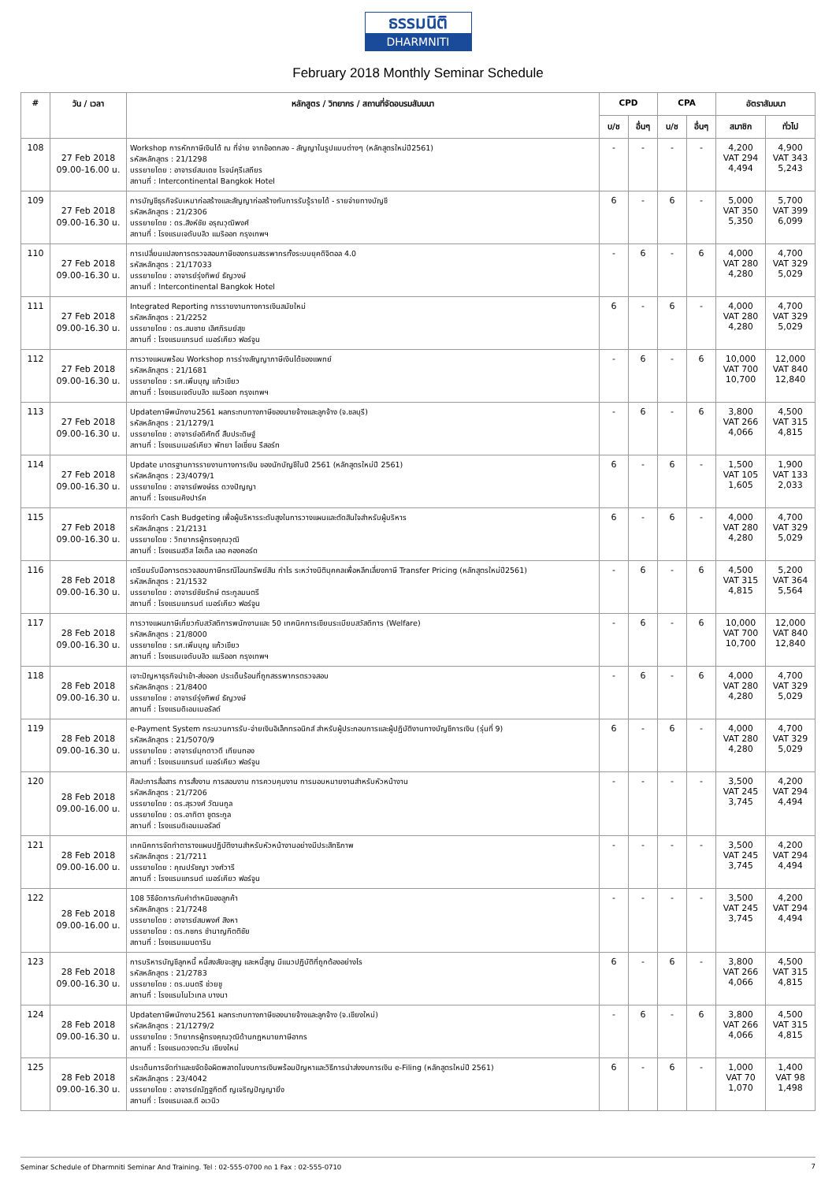ธรรมนิติ
DHARMNITI
February 2018 Monthly Seminar Schedule
| # | วัน / เวลา | หลักสูตร / วิทยากร / สถานที่จัดอบรมสัมมนา | CPD | | CPA | | อัตราสัมมนา | |
| --- | --- | --- | --- | --- | --- | --- | --- | --- |
| | | | บ/ช | อื่นๆ | บ/ช | อื่นๆ | สมาชิก | ทั่วไป |
| 108 | 27 Feb 2018 09.00-16.00 น. | Workshop การหักภาษีเงินได้ ณ ที่จ่าย จากข้อตกลง - สัญญาในรูปแบบต่างๆ (หลักสูตรใหม่ปี2561) รหัสหลักสูตร : 21/1298 บรรยายโดย : อาจารย์สมเดช โรจน์คุรีเสถียร สถานที่ : Intercontinental Bangkok Hotel | - | - | - | - | 4,200 VAT 294 4,494 | 4,900 VAT 343 5,243 |
| 109 | 27 Feb 2018 09.00-16.30 น. | การบัญชีธุรกิจรับเหมาก่อสร้างและสัญญาก่อสร้างกับการรับรู้รายได้ - รายจ่ายทางบัญชี รหัสหลักสูตร : 21/2306 บรรยายโดย : ดร.สิงห์ชัย อรุณวุฒิพงศ์ สถานที่ : โรงแรมเจดับบลิว แมริออท กรุงเทพฯ | 6 | - | 6 | - | 5,000 VAT 350 5,350 | 5,700 VAT 399 6,099 |
| 110 | 27 Feb 2018 09.00-16.30 น. | การเปลี่ยนแปลงการตรวจสอบภาษีของกรมสรรพากรทั้งระบบยุคดิจิตอล 4.0 รหัสหลักสูตร : 21/17033 บรรยายโดย : อาจารย์รุ่งทิพย์ ธัญวงษ์ สถานที่ : Intercontinental Bangkok Hotel | - | 6 | - | 6 | 4,000 VAT 280 4,280 | 4,700 VAT 329 5,029 |
| 111 | 27 Feb 2018 09.00-16.30 น. | Integrated Reporting การรายงานทางการเงินสมัยใหม่ รหัสหลักสูตร : 21/2252 บรรยายโดย : ดร.สมชาย เลิศภิรมย์สุข สถานที่ : โรงแรมแกรนด์ เมอร์เคียว ฟอร์จูน | 6 | - | 6 | - | 4,000 VAT 280 4,280 | 4,700 VAT 329 5,029 |
| 112 | 27 Feb 2018 09.00-16.30 น. | การวางแผนพร้อม Workshop การร่างสัญญาภาษีเงินได้ของแพทย์ รหัสหลักสูตร : 21/1681 บรรยายโดย : รศ.เพิ่มบุญ แก้วเขียว สถานที่ : โรงแรมเจดับบลิว แมริออท กรุงเทพฯ | - | 6 | - | 6 | 10,000 VAT 700 10,700 | 12,000 VAT 840 12,840 |
| 113 | 27 Feb 2018 09.00-16.30 น. | Updateภาษีพนักงาน2561 ผลกระทบทางภาษีของนายจ้างและลูกจ้าง (จ.ชลบุรี) รหัสหลักสูตร : 21/1279/1 บรรยายโดย : อาจารย์อดิศักดิ์ สืบประดิษฐ์ สถานที่ : โรงแรมเมอร์เคียว พัทยา โอเชี่ยน รีสอร์ท | - | 6 | - | 6 | 3,800 VAT 266 4,066 | 4,500 VAT 315 4,815 |
| 114 | 27 Feb 2018 09.00-16.30 น. | Update มาตรฐานการรายงานทางการเงิน ของนักบัญชีในปี 2561 (หลักสูตรใหม่ปี 2561) รหัสหลักสูตร : 23/4079/1 บรรยายโดย : อาจารย์พงษ์ธร ดวงปัญญา สถานที่ : โรงแรมคิงปาร์ค | 6 | - | 6 | - | 1,500 VAT 105 1,605 | 1,900 VAT 133 2,033 |
| 115 | 27 Feb 2018 09.00-16.30 น. | การจัดทำ Cash Budgeting เพื่อผู้บริหารระดับสูงในการวางแผนและตัดสินใจสำหรับผู้บริหาร รหัสหลักสูตร : 21/2131 บรรยายโดย : วิทยากรผู้ทรงคุณวุฒิ สถานที่ : โรงแรมสวิส โฮเต็ล เลอ คองคอร์ด | 6 | - | 6 | - | 4,000 VAT 280 4,280 | 4,700 VAT 329 5,029 |
| 116 | 28 Feb 2018 09.00-16.30 น. | เตรียมรับมือการตรวจสอบภาษีกรณีโอนทรัพย์สิน กำไร ระหว่างนิติบุคคลเพื่อหลีกเลี่ยงภาษี Transfer Pricing (หลักสูตรใหม่ปี2561) รหัสหลักสูตร : 21/1532 บรรยายโดย : อาจารย์ชัยรักษ์ ตระกูลมนตรี สถานที่ : โรงแรมแกรนด์ เมอร์เคียว ฟอร์จูน | - | 6 | - | 6 | 4,500 VAT 315 4,815 | 5,200 VAT 364 5,564 |
| 117 | 28 Feb 2018 09.00-16.30 น. | การวางแผนภาษีเกี่ยวกับสวัสดิการพนักงานและ 50 เทคนิคการเขียนระเบียบสวัสดิการ (Welfare) รหัสหลักสูตร : 21/8000 บรรยายโดย : รศ.เพิ่มบุญ แก้วเขียว สถานที่ : โรงแรมเจดับบลิว แมริออท กรุงเทพฯ | - | 6 | - | 6 | 10,000 VAT 700 10,700 | 12,000 VAT 840 12,840 |
| 118 | 28 Feb 2018 09.00-16.30 น. | เจาะปัญหาธุรกิจนำเข้า-ส่งออก ประเด็นร้อนที่ถูกสรรพากรตรวจสอบ รหัสหลักสูตร : 21/8400 บรรยายโดย : อาจารย์รุ่งทิพย์ ธัญวงษ์ สถานที่ : โรงแรมดิเอมเมอรัลด์ | - | 6 | - | 6 | 4,000 VAT 280 4,280 | 4,700 VAT 329 5,029 |
| 119 | 28 Feb 2018 09.00-16.30 น. | e-Payment System กระบวนการรับ-จ่ายเงินอิเล็กทรอนิกส์ สำหรับผู้ประกอบการและผู้ปฏิบัติงานทางบัญชีการเงิน (รุ่นที่ 9) รหัสหลักสูตร : 21/5070/9 บรรยายโดย : อาจารย์มุกดาวดี เทียนทอง สถานที่ : โรงแรมแกรนด์ เมอร์เคียว ฟอร์จูน | 6 | - | 6 | - | 4,000 VAT 280 4,280 | 4,700 VAT 329 5,029 |
| 120 | 28 Feb 2018 09.00-16.00 น. | ศิลปะการสื่อสาร การสั่งงาน การสอนงาน การควบคุมงาน การมอบหมายงานสำหรับหัวหน้างาน รหัสหลักสูตร : 21/7206 บรรยายโดย : ดร.สุรวงศ์ วัฒนกูล บรรยายโดย : ดร.อาทิตา ชูตระกูล สถานที่ : โรงแรมดิเอมเมอรัลด์ | - | - | - | - | 3,500 VAT 245 3,745 | 4,200 VAT 294 4,494 |
| 121 | 28 Feb 2018 09.00-16.00 น. | เทคนิคการจัดทำตารางแผนปฏิบัติงานสำหรับหัวหน้างานอย่างมีประสิทธิภาพ รหัสหลักสูตร : 21/7211 บรรยายโดย : คุณปรัชญา วงศ์วารี สถานที่ : โรงแรมแกรนด์ เมอร์เคียว ฟอร์จูน | - | - | - | - | 3,500 VAT 245 3,745 | 4,200 VAT 294 4,494 |
| 122 | 28 Feb 2018 09.00-16.00 น. | 108 วิธีจัดการกับคำตำหนิของลูกค้า รหัสหลักสูตร : 21/7248 บรรยายโดย : อาจารย์สมพงศ์ สิงหา บรรยายโดย : ดร.กชกร ชำนาญกิตติชัย สถานที่ : โรงแรมแมนดาริน | - | - | - | - | 3,500 VAT 245 3,745 | 4,200 VAT 294 4,494 |
| 123 | 28 Feb 2018 09.00-16.30 น. | การบริหารบัญชีลูกหนี้ หนี้สงสัยจะสูญ และหนี้สูญ มีแนวปฏิบัติที่ถูกต้องอย่างไร รหัสหลักสูตร : 21/2783 บรรยายโดย : ดร.มนตรี ช่วยชู สถานที่ : โรงแรมโนโวเทล บางนา | 6 | - | 6 | - | 3,800 VAT 266 4,066 | 4,500 VAT 315 4,815 |
| 124 | 28 Feb 2018 09.00-16.30 น. | Updateภาษีพนักงาน2561 ผลกระทบทางภาษีของนายจ้างและลูกจ้าง (จ.เชียงใหม่) รหัสหลักสูตร : 21/1279/2 บรรยายโดย : วิทยากรผู้ทรงคุณวุฒิด้านกฎหมายภาษีอากร สถานที่ : โรงแรมดวงตะวัน เชียงใหม่ | - | 6 | - | 6 | 3,800 VAT 266 4,066 | 4,500 VAT 315 4,815 |
| 125 | 28 Feb 2018 09.00-16.30 น. | ประเด็นการจัดทำและขจัดข้อผิดพลาดในงบการเงินพร้อมปัญหาและวิธีการนำส่งงบการเงิน e-Filing (หลักสูตรใหม่ปี 2561) รหัสหลักสูตร : 23/4042 บรรยายโดย : อาจารย์ณัฏฐกิตติ์ ญเจริญปัญญายิ่ง สถานที่ : โรงแรมเอส.ดี อเวนิว | 6 | - | 6 | - | 1,000 VAT 70 1,070 | 1,400 VAT 98 1,498 |
Seminar Schedule of Dharmniti Seminar And Training. Tel : 02-555-0700 กด 1 Fax : 02-555-0710 7